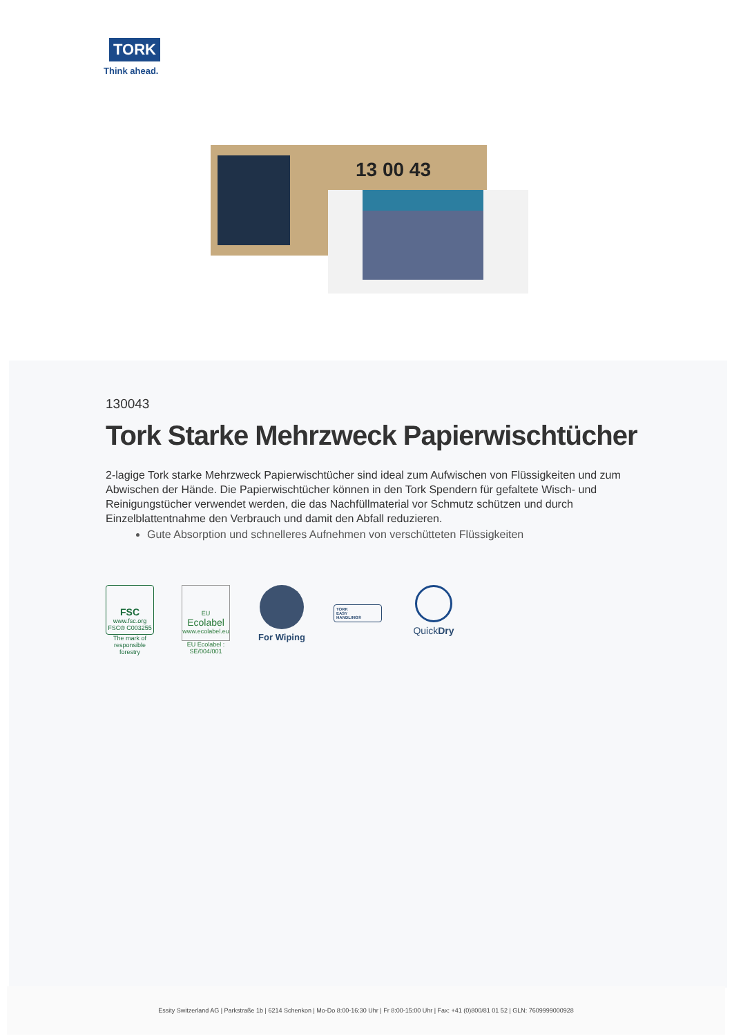TORK
Think ahead.
13 00 43
130043
Tork Starke Mehrzweck Papierwischtücher
2-lagige Tork starke Mehrzweck Papierwischtücher sind ideal zum Aufwischen von Flüssigkeiten und zum Abwischen der Hände. Die Papierwischtücher können in den Tork Spendern für gefaltete Wisch- und Reinigungstücher verwendet werden, die das Nachfüllmaterial vor Schmutz schützen und durch Einzelblattentnahme den Verbrauch und damit den Abfall reduzieren.
Gute Absorption und schnelleres Aufnehmen von verschütteten Flüssigkeiten
FSC
www.fsc.org
FSC® C003255
The mark of responsible forestry
EU Ecolabel
www.ecolabel.eu
EU Ecolabel : SE/004/001
For Wiping
TORK
EASY
HANDLING®
QuickDry
Essity Switzerland AG | Parkstraße 1b | 6214 Schenkon | Mo-Do 8:00-16:30 Uhr | Fr 8:00-15:00 Uhr | Fax: +41 (0)800/81 01 52 | GLN: 7609999000928